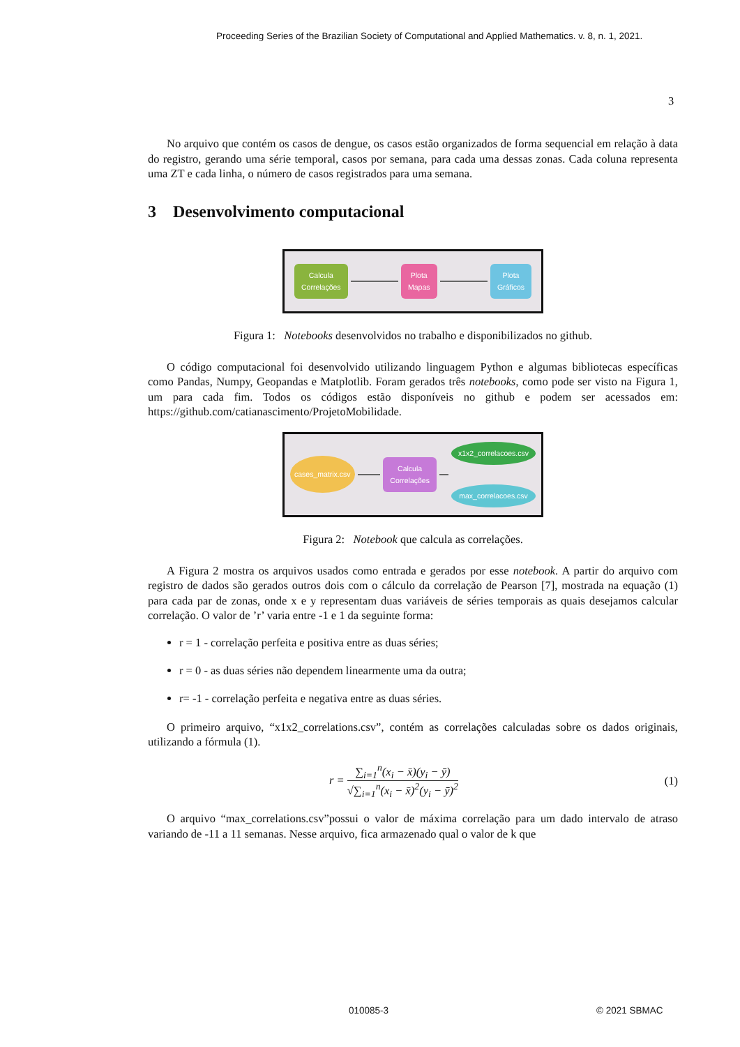Proceeding Series of the Brazilian Society of Computational and Applied Mathematics. v. 8, n. 1, 2021.
3
No arquivo que contém os casos de dengue, os casos estão organizados de forma sequencial em relação à data do registro, gerando uma série temporal, casos por semana, para cada uma dessas zonas. Cada coluna representa uma ZT e cada linha, o número de casos registrados para uma semana.
3 Desenvolvimento computacional
Calcula
Correlações
Plota
Mapas
Plota
Gráficos
Figura 1: Notebooks desenvolvidos no trabalho e disponibilizados no github.
O código computacional foi desenvolvido utilizando linguagem Python e algumas bibliotecas específicas como Pandas, Numpy, Geopandas e Matplotlib. Foram gerados três notebooks, como pode ser visto na Figura 1, um para cada fim. Todos os códigos estão disponíveis no github e podem ser acessados em: https://github.com/catianascimento/ProjetoMobilidade.
cases_matrix.csv
Calcula
Correlações
x1x2_correlacoes.csv
max_correlacoes.csv
Figura 2: Notebook que calcula as correlações.
A Figura 2 mostra os arquivos usados como entrada e gerados por esse notebook. A partir do arquivo com registro de dados são gerados outros dois com o cálculo da correlação de Pearson [7], mostrada na equação (1) para cada par de zonas, onde x e y representam duas variáveis de séries temporais as quais desejamos calcular correlação. O valor de ’r’ varia entre -1 e 1 da seguinte forma:
r = 1 - correlação perfeita e positiva entre as duas séries;
r = 0 - as duas séries não dependem linearmente uma da outra;
r= -1 - correlação perfeita e negativa entre as duas séries.
O primeiro arquivo, “x1x2_correlations.csv”, contém as correlações calculadas sobre os dados originais, utilizando a fórmula (1).
r = ∑<sub>i=1</sub><sup>n</sup>(x<sub>i</sub> − x̄)(y<sub>i</sub> − ȳ) √∑<sub>i=1</sub><sup>n</sup>(x<sub>i</sub> − x̄)<sup>2</sup>(y<sub>i</sub> − ȳ)<sup>2</sup> (1)
O arquivo “max_correlations.csv”possui o valor de máxima correlação para um dado intervalo de atraso variando de -11 a 11 semanas. Nesse arquivo, fica armazenado qual o valor de k que
010085-3 © 2021 SBMAC